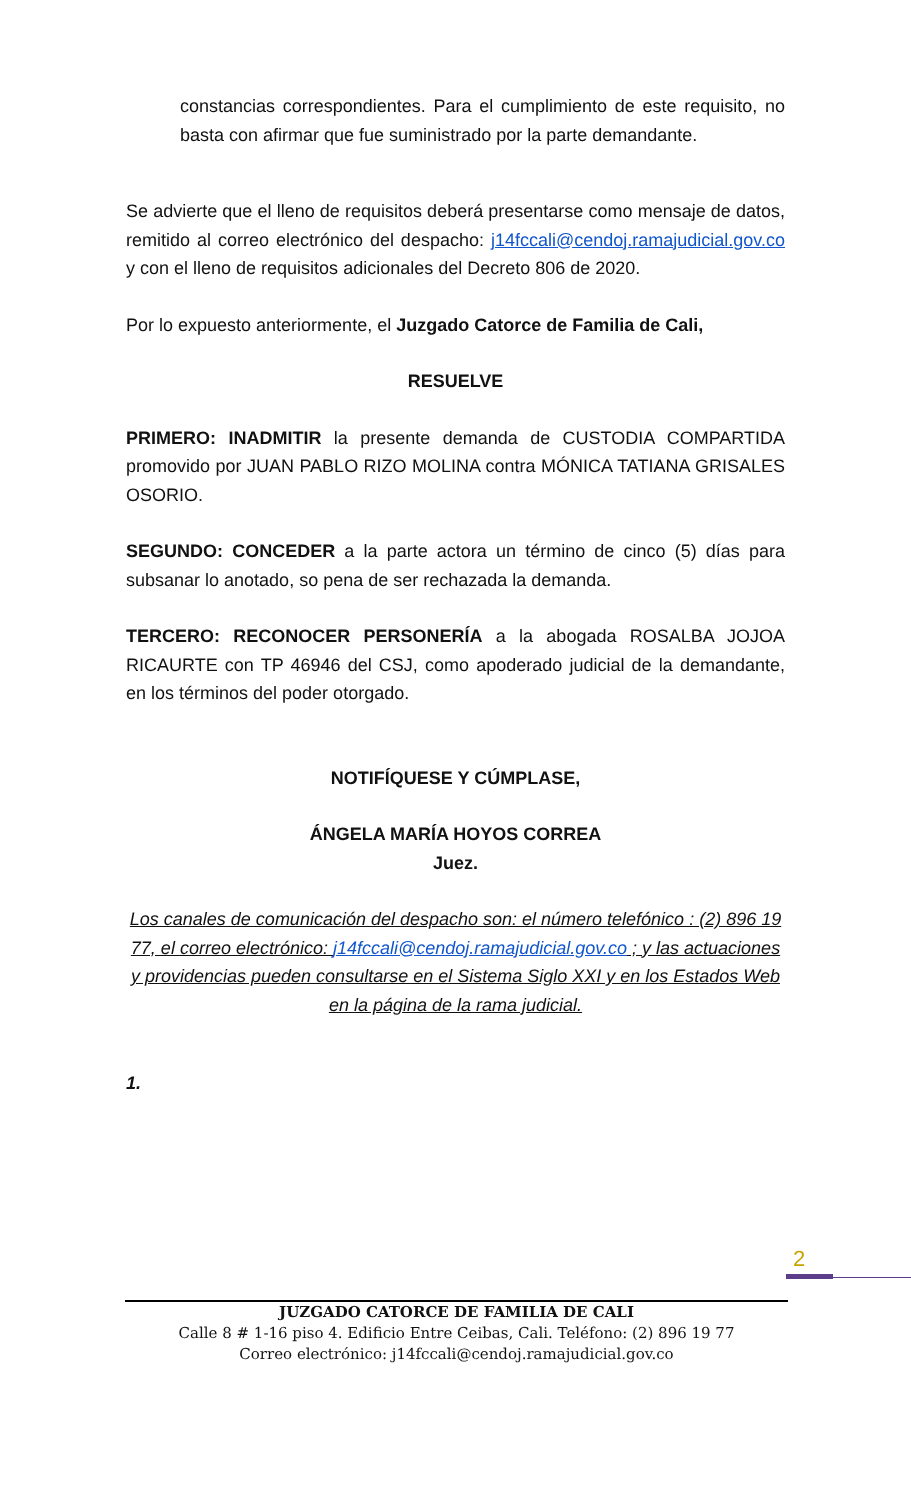constancias correspondientes. Para el cumplimiento de este requisito, no basta con afirmar que fue suministrado por la parte demandante.
Se advierte que el lleno de requisitos deberá presentarse como mensaje de datos, remitido al correo electrónico del despacho: j14fccali@cendoj.ramajudicial.gov.co y con el lleno de requisitos adicionales del Decreto 806 de 2020.
Por lo expuesto anteriormente, el Juzgado Catorce de Familia de Cali,
RESUELVE
PRIMERO: INADMITIR la presente demanda de CUSTODIA COMPARTIDA promovido por JUAN PABLO RIZO MOLINA contra MÓNICA TATIANA GRISALES OSORIO.
SEGUNDO: CONCEDER a la parte actora un término de cinco (5) días para subsanar lo anotado, so pena de ser rechazada la demanda.
TERCERO: RECONOCER PERSONERÍA a la abogada ROSALBA JOJOA RICAURTE con TP 46946 del CSJ, como apoderado judicial de la demandante, en los términos del poder otorgado.
NOTIFÍQUESE Y CÚMPLASE,
ÁNGELA MARÍA HOYOS CORREA
Juez.
Los canales de comunicación del despacho son: el número telefónico : (2) 896 19 77, el correo electrónico: j14fccali@cendoj.ramajudicial.gov.co ; y las actuaciones y providencias pueden consultarse en el Sistema Siglo XXI y en los Estados Web en la página de la rama judicial.
1.
2
JUZGADO CATORCE DE FAMILIA DE CALI
Calle 8 # 1-16 piso 4. Edificio Entre Ceibas, Cali. Teléfono: (2) 896 19 77
Correo electrónico: j14fccali@cendoj.ramajudicial.gov.co